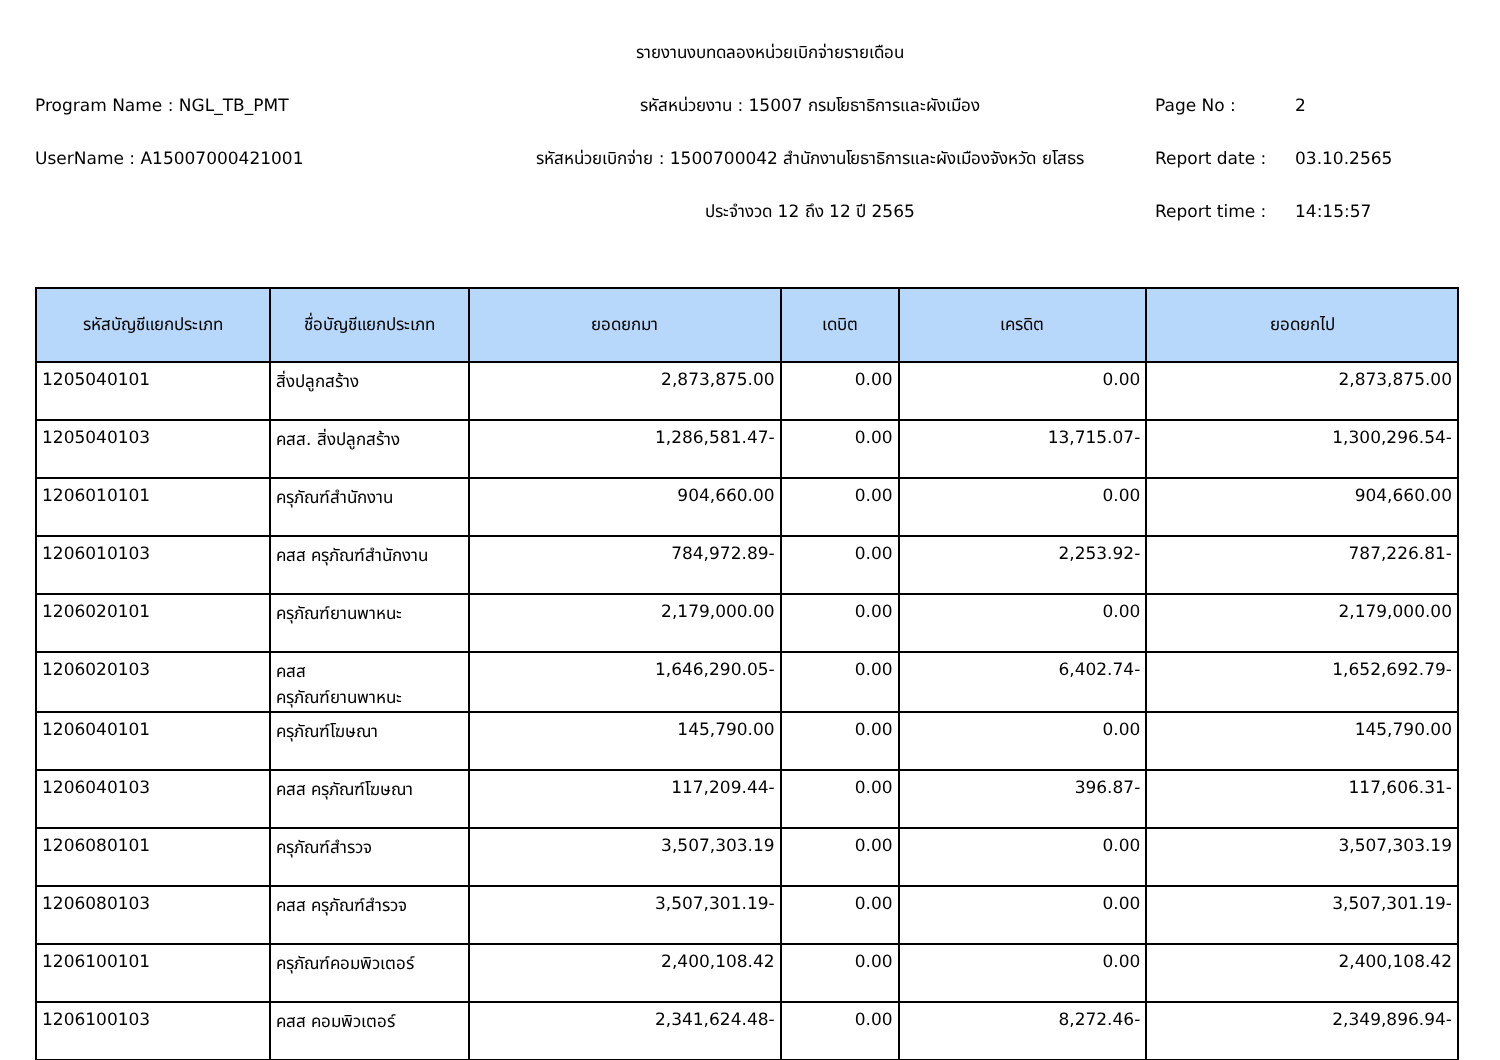รายงานงบทดลองหน่วยเบิกจ่ายรายเดือน
Program Name : NGL_TB_PMT
รหัสหน่วยงาน : 15007 กรมโยธาธิการและผังเมือง
Page No :
2
UserName : A15007000421001
รหัสหน่วยเบิกจ่าย : 1500700042 สำนักงานโยธาธิการและผังเมืองจังหวัด ยโสธร
Report date :
03.10.2565
ประจำงวด 12 ถึง 12 ปี 2565
Report time :
14:15:57
| รหัสบัญชีแยกประเภท | ชื่อบัญชีแยกประเภท | ยอดยกมา | เดบิต | เครดิต | ยอดยกไป |
| --- | --- | --- | --- | --- | --- |
| 1205040101 | สิ่งปลูกสร้าง | 2,873,875.00 | 0.00 | 0.00 | 2,873,875.00 |
| 1205040103 | คสส. สิ่งปลูกสร้าง | 1,286,581.47- | 0.00 | 13,715.07- | 1,300,296.54- |
| 1206010101 | ครุภัณฑ์สำนักงาน | 904,660.00 | 0.00 | 0.00 | 904,660.00 |
| 1206010103 | คสส ครุภัณฑ์สำนักงาน | 784,972.89- | 0.00 | 2,253.92- | 787,226.81- |
| 1206020101 | ครุภัณฑ์ยานพาหนะ | 2,179,000.00 | 0.00 | 0.00 | 2,179,000.00 |
| 1206020103 | คสส ครุภัณฑ์ยานพาหนะ | 1,646,290.05- | 0.00 | 6,402.74- | 1,652,692.79- |
| 1206040101 | ครุภัณฑ์โฆษณา | 145,790.00 | 0.00 | 0.00 | 145,790.00 |
| 1206040103 | คสส ครุภัณฑ์โฆษณา | 117,209.44- | 0.00 | 396.87- | 117,606.31- |
| 1206080101 | ครุภัณฑ์สำรวจ | 3,507,303.19 | 0.00 | 0.00 | 3,507,303.19 |
| 1206080103 | คสส ครุภัณฑ์สำรวจ | 3,507,301.19- | 0.00 | 0.00 | 3,507,301.19- |
| 1206100101 | ครุภัณฑ์คอมพิวเตอร์ | 2,400,108.42 | 0.00 | 0.00 | 2,400,108.42 |
| 1206100103 | คสส คอมพิวเตอร์ | 2,341,624.48- | 0.00 | 8,272.46- | 2,349,896.94- |